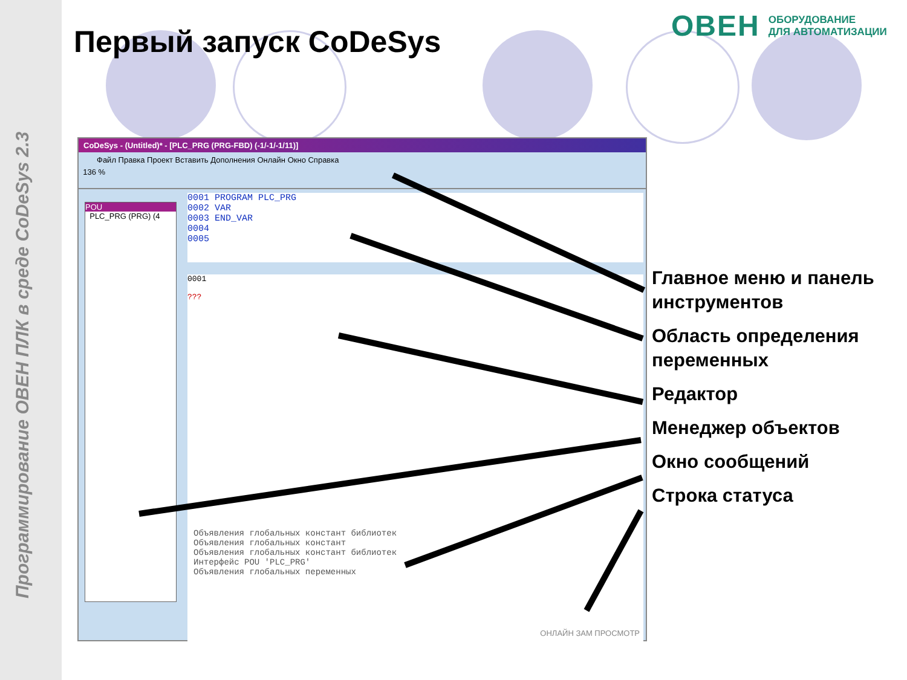Программирование ОВЕН ПЛК в среде CoDeSys 2.3
Первый запуск CoDeSys
ОВЕН ОБОРУДОВАНИЕ
ДЛЯ АВТОМАТИЗАЦИИ
CoDeSys - (Untitled)* - [PLC_PRG (PRG-FBD) (-1/-1/-1/11)]
Файл Правка Проект Вставить Дополнения Онлайн Окно Справка
136 %
POU
PLC_PRG (PRG) (4
0001 PROGRAM PLC_PRG
0002 VAR
0003 END_VAR
0004
0005
0001
???
Объявления глобальных констант библиотек
Объявления глобальных констант
Объявления глобальных констант библиотек
Интерфейс POU 'PLC_PRG'
Объявления глобальных переменных
ОНЛАЙН ЗАМ ПРОСМОТР
Главное меню и панель
инструментов
Область определения
переменных
Редактор
Менеджер объектов
Окно сообщений
Строка статуса